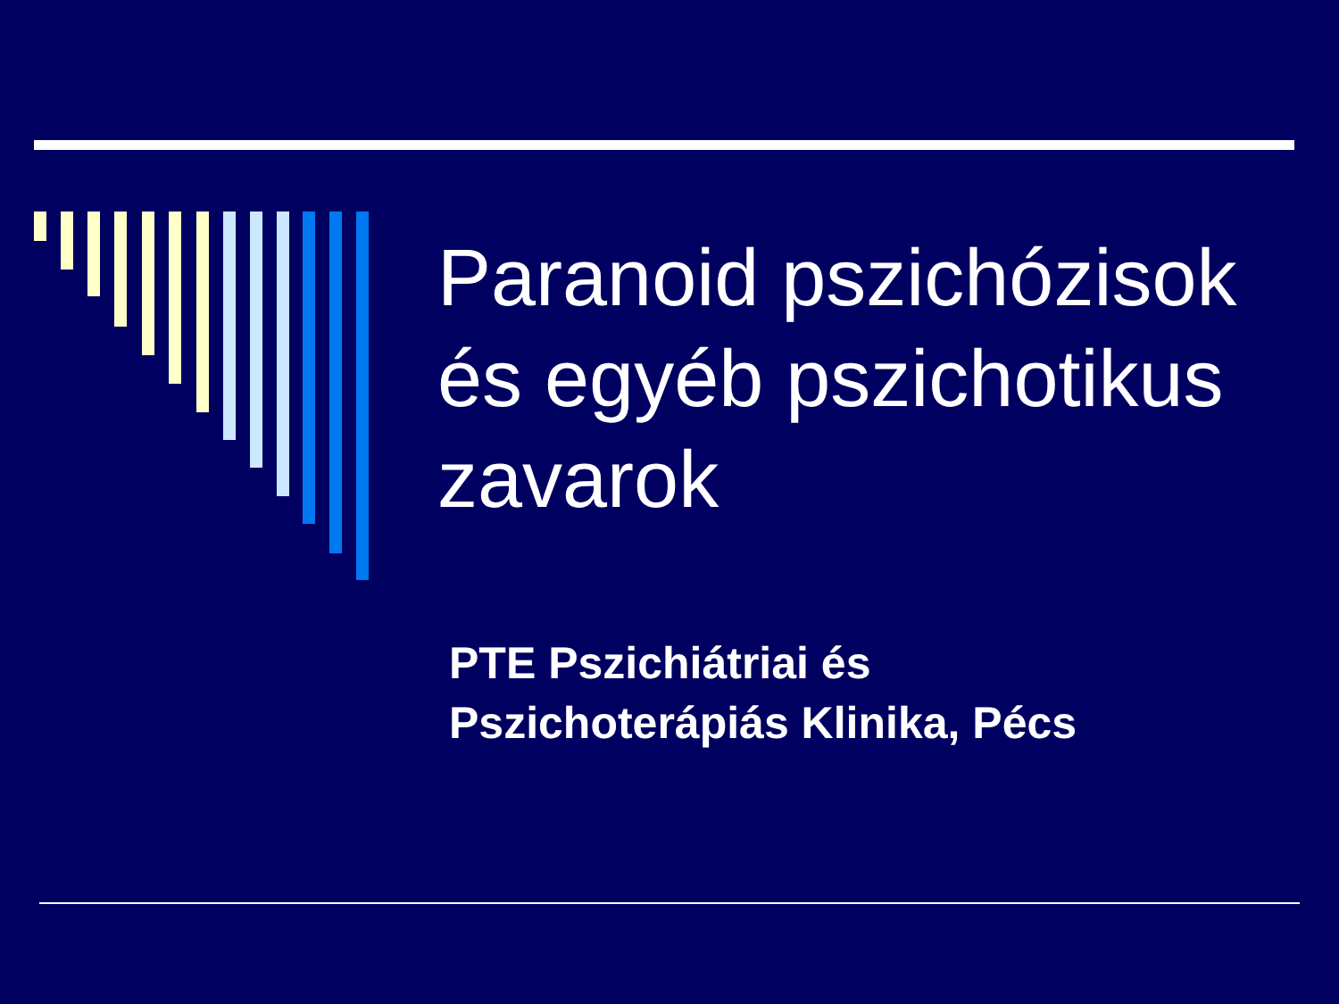Paranoid pszichózisok
és egyéb pszichotikus
zavarok
PTE Pszichiátriai és
Pszichoterápiás Klinika, Pécs